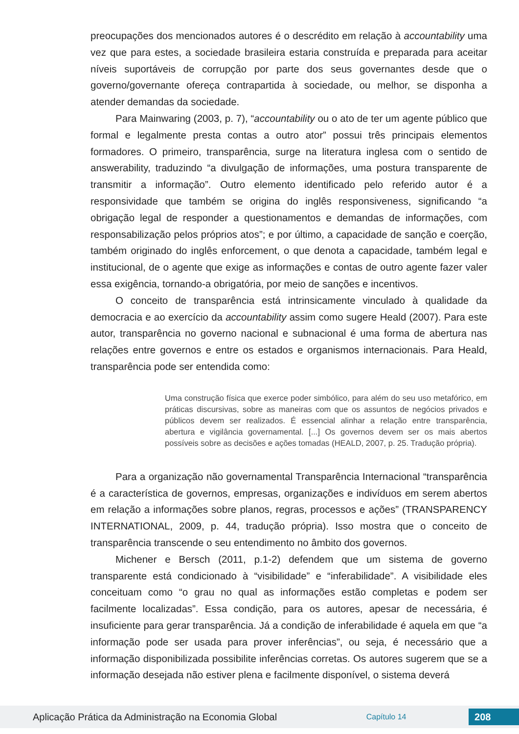preocupações dos mencionados autores é o descrédito em relação à accountability uma vez que para estes, a sociedade brasileira estaria construída e preparada para aceitar níveis suportáveis de corrupção por parte dos seus governantes desde que o governo/governante ofereça contrapartida à sociedade, ou melhor, se disponha a atender demandas da sociedade.
Para Mainwaring (2003, p. 7), “accountability ou o ato de ter um agente público que formal e legalmente presta contas a outro ator” possui três principais elementos formadores. O primeiro, transparência, surge na literatura inglesa com o sentido de answerability, traduzindo “a divulgação de informações, uma postura transparente de transmitir a informação”. Outro elemento identificado pelo referido autor é a responsividade que também se origina do inglês responsiveness, significando “a obrigação legal de responder a questionamentos e demandas de informações, com responsabilização pelos próprios atos”; e por último, a capacidade de sanção e coerção, também originado do inglês enforcement, o que denota a capacidade, também legal e institucional, de o agente que exige as informações e contas de outro agente fazer valer essa exigência, tornando-a obrigatória, por meio de sanções e incentivos.
O conceito de transparência está intrinsicamente vinculado à qualidade da democracia e ao exercício da accountability assim como sugere Heald (2007). Para este autor, transparência no governo nacional e subnacional é uma forma de abertura nas relações entre governos e entre os estados e organismos internacionais. Para Heald, transparência pode ser entendida como:
Uma construção física que exerce poder simbólico, para além do seu uso metafórico, em práticas discursivas, sobre as maneiras com que os assuntos de negócios privados e públicos devem ser realizados. É essencial alinhar a relação entre transparência, abertura e vigilância governamental. [...] Os governos devem ser os mais abertos possíveis sobre as decisões e ações tomadas (HEALD, 2007, p. 25. Tradução própria).
Para a organização não governamental Transparência Internacional “transparência é a característica de governos, empresas, organizações e indivíduos em serem abertos em relação a informações sobre planos, regras, processos e ações” (TRANSPARENCY INTERNATIONAL, 2009, p. 44, tradução própria). Isso mostra que o conceito de transparência transcende o seu entendimento no âmbito dos governos.
Michener e Bersch (2011, p.1-2) defendem que um sistema de governo transparente está condicionado à “visibilidade” e “inferabilidade”. A visibilidade eles conceituam como “o grau no qual as informações estão completas e podem ser facilmente localizadas”. Essa condição, para os autores, apesar de necessária, é insuficiente para gerar transparência. Já a condição de inferabilidade é aquela em que “a informação pode ser usada para prover inferências”, ou seja, é necessário que a informação disponibilizada possibilite inferências corretas. Os autores sugerem que se a informação desejada não estiver plena e facilmente disponível, o sistema deverá
Aplicação Prática da Administração na Economia Global Capítulo 14 208